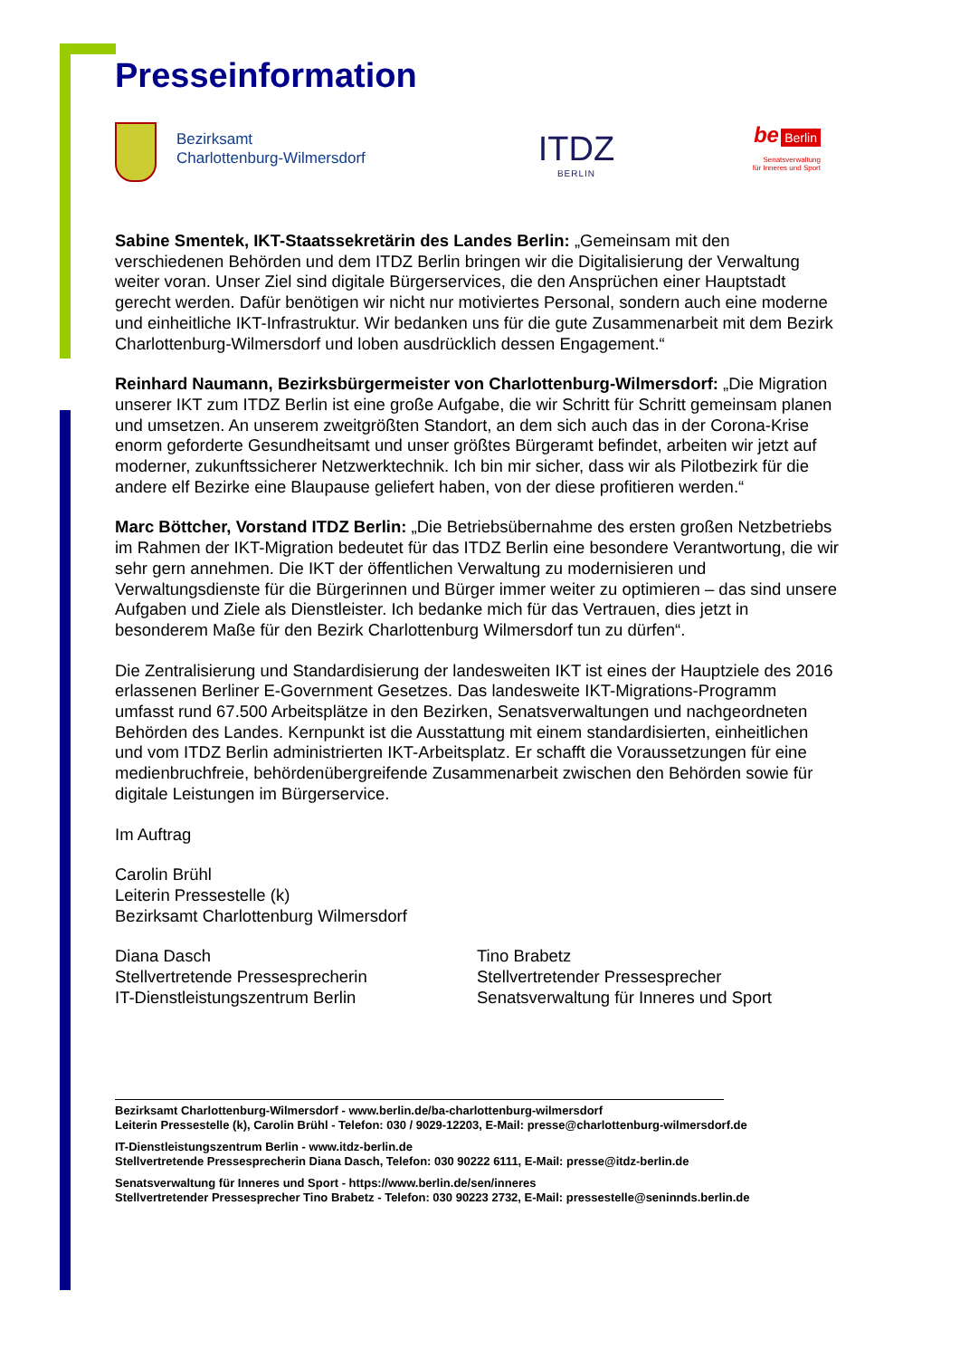Presseinformation
Bezirksamt
Charlottenburg-Wilmersdorf
ITDZ
BERLIN
be Berlin
Senatsverwaltung
für Inneres und Sport
Sabine Smentek, IKT-Staatssekretärin des Landes Berlin: „Gemeinsam mit den verschiedenen Behörden und dem ITDZ Berlin bringen wir die Digitalisierung der Verwaltung weiter voran. Unser Ziel sind digitale Bürgerservices, die den Ansprüchen einer Hauptstadt gerecht werden. Dafür benötigen wir nicht nur motiviertes Personal, sondern auch eine moderne und einheitliche IKT-Infrastruktur. Wir bedanken uns für die gute Zusammenarbeit mit dem Bezirk Charlottenburg-Wilmersdorf und loben ausdrücklich dessen Engagement.“
Reinhard Naumann, Bezirksbürgermeister von Charlottenburg-Wilmersdorf: „Die Migration unserer IKT zum ITDZ Berlin ist eine große Aufgabe, die wir Schritt für Schritt gemeinsam planen und umsetzen. An unserem zweitgrößten Standort, an dem sich auch das in der Corona-Krise enorm geforderte Gesundheitsamt und unser größtes Bürgeramt befindet, arbeiten wir jetzt auf moderner, zukunftssicherer Netzwerktechnik. Ich bin mir sicher, dass wir als Pilotbezirk für die andere elf Bezirke eine Blaupause geliefert haben, von der diese profitieren werden.“
Marc Böttcher, Vorstand ITDZ Berlin: „Die Betriebsübernahme des ersten großen Netzbetriebs im Rahmen der IKT-Migration bedeutet für das ITDZ Berlin eine besondere Verantwortung, die wir sehr gern annehmen. Die IKT der öffentlichen Verwaltung zu modernisieren und Verwaltungsdienste für die Bürgerinnen und Bürger immer weiter zu optimieren – das sind unsere Aufgaben und Ziele als Dienstleister. Ich bedanke mich für das Vertrauen, dies jetzt in besonderem Maße für den Bezirk Charlottenburg Wilmersdorf tun zu dürfen“.
Die Zentralisierung und Standardisierung der landesweiten IKT ist eines der Hauptziele des 2016 erlassenen Berliner E-Government Gesetzes. Das landesweite IKT-Migrations-Programm umfasst rund 67.500 Arbeitsplätze in den Bezirken, Senatsverwaltungen und nachgeordneten Behörden des Landes. Kernpunkt ist die Ausstattung mit einem standardisierten, einheitlichen und vom ITDZ Berlin administrierten IKT-Arbeitsplatz. Er schafft die Voraussetzungen für eine medienbruchfreie, behördenübergreifende Zusammenarbeit zwischen den Behörden sowie für digitale Leistungen im Bürgerservice.
Im Auftrag
Carolin Brühl
Leiterin Pressestelle (k)
Bezirksamt Charlottenburg Wilmersdorf
Diana Dasch
Stellvertretende Pressesprecherin
IT-Dienstleistungszentrum Berlin
Tino Brabetz
Stellvertretender Pressesprecher
Senatsverwaltung für Inneres und Sport
Bezirksamt Charlottenburg-Wilmersdorf - www.berlin.de/ba-charlottenburg-wilmersdorf
Leiterin Pressestelle (k), Carolin Brühl - Telefon: 030 / 9029-12203, E-Mail: presse@charlottenburg-wilmersdorf.de
IT-Dienstleistungszentrum Berlin - www.itdz-berlin.de
Stellvertretende Pressesprecherin Diana Dasch, Telefon: 030 90222 6111, E-Mail: presse@itdz-berlin.de
Senatsverwaltung für Inneres und Sport - https://www.berlin.de/sen/inneres
Stellvertretender Pressesprecher Tino Brabetz - Telefon: 030 90223 2732, E-Mail: pressestelle@seninnds.berlin.de